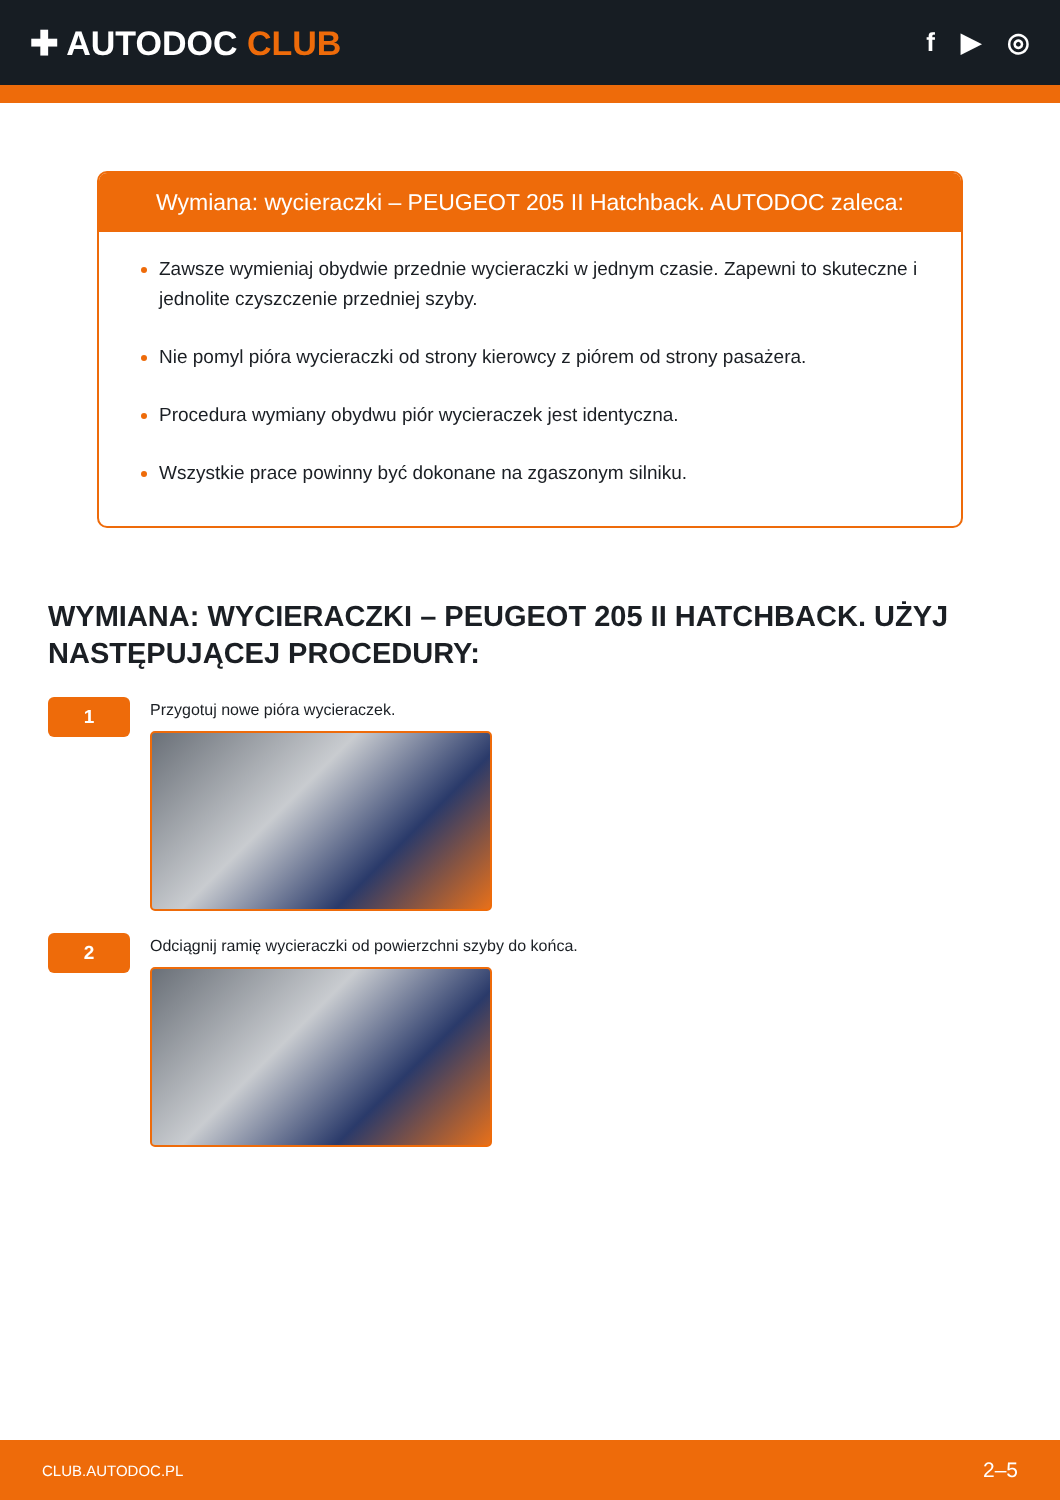✚ AUTODOC CLUB
f ▶ ◎
Wymiana: wycieraczki – PEUGEOT 205 II Hatchback. AUTODOC zaleca:
Zawsze wymieniaj obydwie przednie wycieraczki w jednym czasie. Zapewni to skuteczne i jednolite czyszczenie przedniej szyby.
Nie pomyl pióra wycieraczki od strony kierowcy z piórem od strony pasażera.
Procedura wymiany obydwu piór wycieraczek jest identyczna.
Wszystkie prace powinny być dokonane na zgaszonym silniku.
WYMIANA: WYCIERACZKI – PEUGEOT 205 II HATCHBACK. UŻYJ NASTĘPUJĄCEJ PROCEDURY:
1
Przygotuj nowe pióra wycieraczek.
2
Odciągnij ramię wycieraczki od powierzchni szyby do końca.
CLUB.AUTODOC.PL 2–5